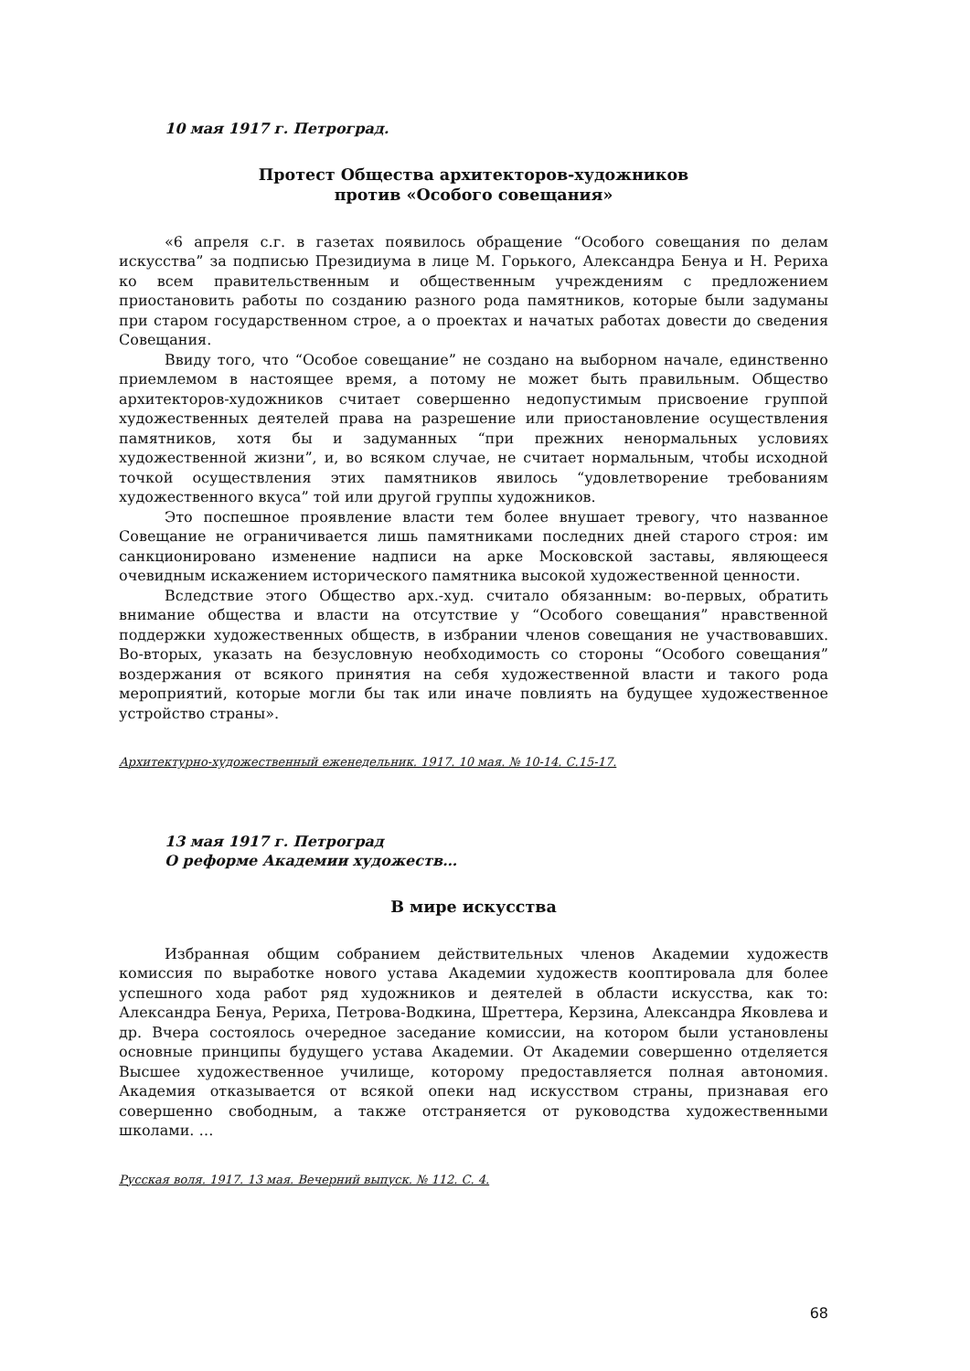10 мая 1917 г. Петроград.
Протест Общества архитекторов-художников
против «Особого совещания»
«6 апреля с.г. в газетах появилось обращение “Особого совещания по делам искусства” за подписью Президиума в лице М. Горького, Александра Бенуа и Н. Рериха ко всем правительственным и общественным учреждениям с предложением приостановить работы по созданию разного рода памятников, которые были задуманы при старом государственном строе, а о проектах и начатых работах довести до сведения Совещания.
Ввиду того, что “Особое совещание” не создано на выборном начале, единственно приемлемом в настоящее время, а потому не может быть правильным. Общество архитекторов-художников считает совершенно недопустимым присвоение группой художественных деятелей права на разрешение или приостановление осуществления памятников, хотя бы и задуманных “при прежних ненормальных условиях художественной жизни”, и, во всяком случае, не считает нормальным, чтобы исходной точкой осуществления этих памятников явилось “удовлетворение требованиям художественного вкуса” той или другой группы художников.
Это поспешное проявление власти тем более внушает тревогу, что названное Совещание не ограничивается лишь памятниками последних дней старого строя: им санкционировано изменение надписи на арке Московской заставы, являющееся очевидным искажением исторического памятника высокой художественной ценности.
Вследствие этого Общество арх.-худ. считало обязанным: во-первых, обратить внимание общества и власти на отсутствие у “Особого совещания” нравственной поддержки художественных обществ, в избрании членов совещания не участвовавших. Во-вторых, указать на безусловную необходимость со стороны “Особого совещания” воздержания от всякого принятия на себя художественной власти и такого рода мероприятий, которые могли бы так или иначе повлиять на будущее художественное устройство страны».
Архитектурно-художественный еженедельник. 1917. 10 мая. № 10-14. С.15-17.
13 мая 1917 г. Петроград
О реформе Академии художеств…
В мире искусства
Избранная общим собранием действительных членов Академии художеств комиссия по выработке нового устава Академии художеств кооптировала для более успешного хода работ ряд художников и деятелей в области искусства, как то: Александра Бенуа, Рериха, Петрова-Водкина, Шреттера, Керзина, Александра Яковлева и др. Вчера состоялось очередное заседание комиссии, на котором были установлены основные принципы будущего устава Академии. От Академии совершенно отделяется Высшее художественное училище, которому предоставляется полная автономия. Академия отказывается от всякой опеки над искусством страны, признавая его совершенно свободным, а также отстраняется от руководства художественными школами. …
Русская воля. 1917. 13 мая. Вечерний выпуск. № 112. С. 4.
68